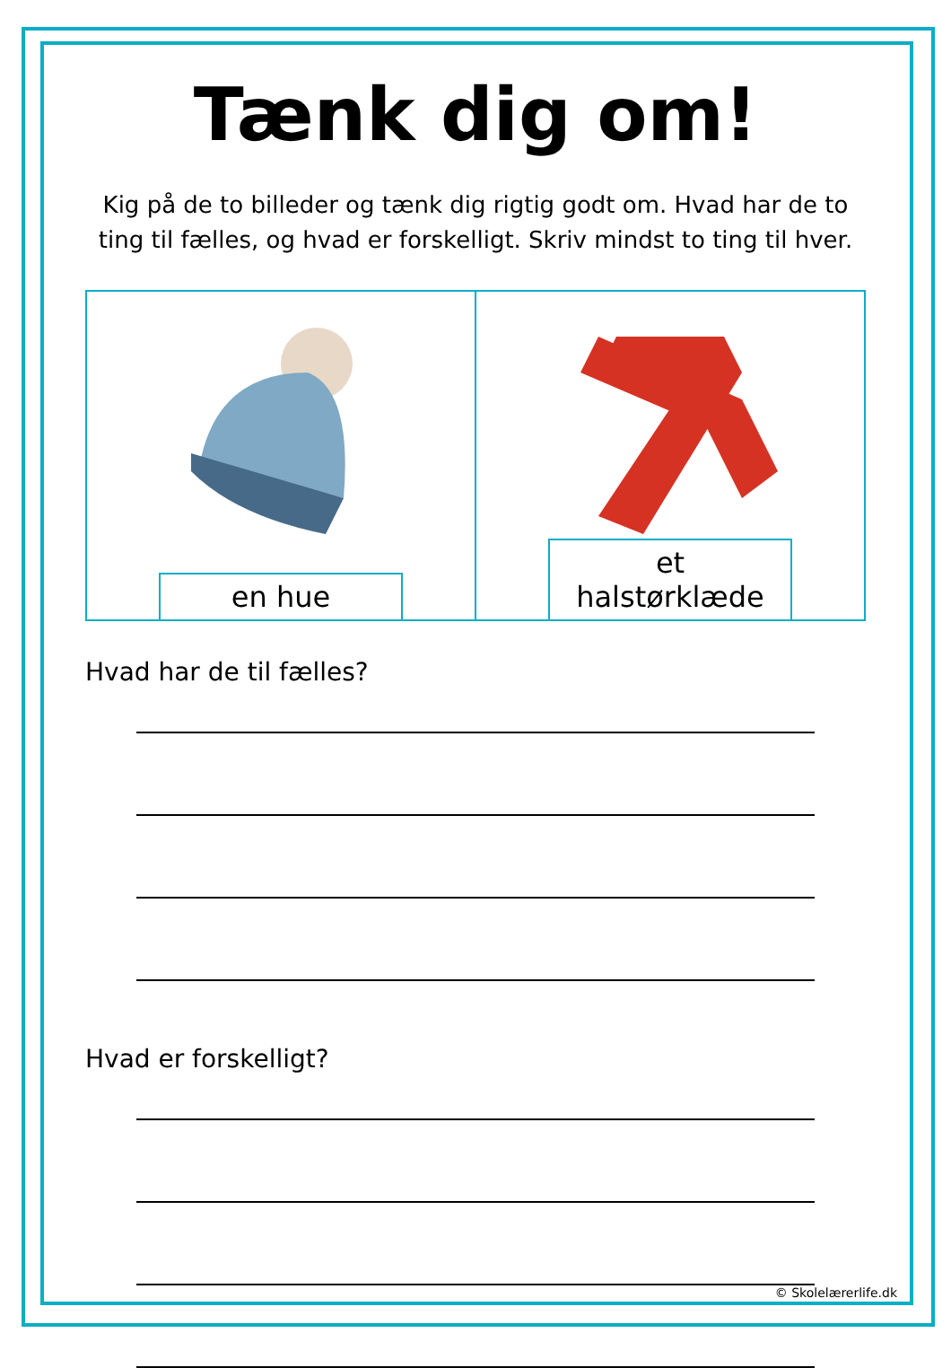Tænk dig om!
Kig på de to billeder og tænk dig rigtig godt om. Hvad har de to ting til fælles, og hvad er forskelligt. Skriv mindst to ting til hver.
en hue
et halstørklæde
Hvad har de til fælles?
Hvad er forskelligt?
© Skolelærerlife.dk